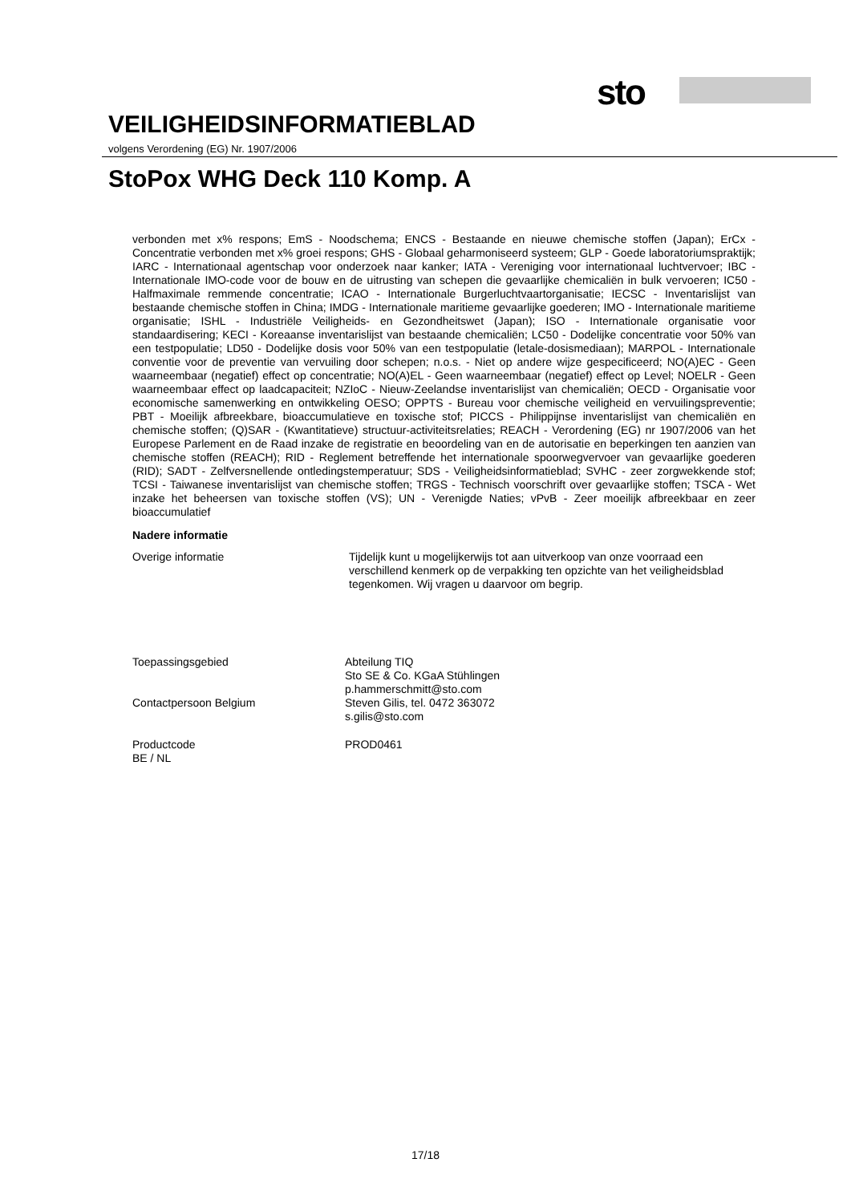sto
VEILIGHEIDSINFORMATIEBLAD
volgens Verordening (EG) Nr. 1907/2006
StoPox WHG Deck 110 Komp. A
verbonden met x% respons; EmS - Noodschema; ENCS - Bestaande en nieuwe chemische stoffen (Japan); ErCx - Concentratie verbonden met x% groei respons; GHS - Globaal geharmoniseerd systeem; GLP - Goede laboratoriumspraktijk; IARC - Internationaal agentschap voor onderzoek naar kanker; IATA - Vereniging voor internationaal luchtvervoer; IBC - Internationale IMO-code voor de bouw en de uitrusting van schepen die gevaarlijke chemicaliën in bulk vervoeren; IC50 - Halfmaximale remmende concentratie; ICAO - Internationale Burgerluchtvaartorganisatie; IECSC - Inventarislijst van bestaande chemische stoffen in China; IMDG - Internationale maritieme gevaarlijke goederen; IMO - Internationale maritieme organisatie; ISHL - Industriële Veiligheids- en Gezondheitswet (Japan); ISO - Internationale organisatie voor standaardisering; KECI - Koreaanse inventarislijst van bestaande chemicaliën; LC50 - Dodelijke concentratie voor 50% van een testpopulatie; LD50 - Dodelijke dosis voor 50% van een testpopulatie (letale-dosismediaan); MARPOL - Internationale conventie voor de preventie van vervuiling door schepen; n.o.s. - Niet op andere wijze gespecificeerd; NO(A)EC - Geen waarneembaar (negatief) effect op concentratie; NO(A)EL - Geen waarneembaar (negatief) effect op Level; NOELR - Geen waarneembaar effect op laadcapaciteit; NZIoC - Nieuw-Zeelandse inventarislijst van chemicaliën; OECD - Organisatie voor economische samenwerking en ontwikkeling OESO; OPPTS - Bureau voor chemische veiligheid en vervuilingspreventie; PBT - Moeilijk afbreekbare, bioaccumulatieve en toxische stof; PICCS - Philippijnse inventarislijst van chemicaliën en chemische stoffen; (Q)SAR - (Kwantitatieve) structuur-activiteitsrelaties; REACH - Verordening (EG) nr 1907/2006 van het Europese Parlement en de Raad inzake de registratie en beoordeling van en de autorisatie en beperkingen ten aanzien van chemische stoffen (REACH); RID - Reglement betreffende het internationale spoorwegvervoer van gevaarlijke goederen (RID); SADT - Zelfversnellende ontledingstemperatuur; SDS - Veiligheidsinformatieblad; SVHC - zeer zorgwekkende stof; TCSI - Taiwanese inventarislijst van chemische stoffen; TRGS - Technisch voorschrift over gevaarlijke stoffen; TSCA - Wet inzake het beheersen van toxische stoffen (VS); UN - Verenigde Naties; vPvB - Zeer moeilijk afbreekbaar en zeer bioaccumulatief
Nadere informatie
Overige informatie Tijdelijk kunt u mogelijkerwijs tot aan uitverkoop van onze voorraad een verschillend kenmerk op de verpakking ten opzichte van het veiligheidsblad tegenkomen. Wij vragen u daarvoor om begrip.
Toepassingsgebied Abteilung TIQ
Sto SE & Co. KGaA Stühlingen
p.hammerschmitt@sto.com
Contactpersoon Belgium Steven Gilis, tel. 0472 363072
s.gilis@sto.com
Productcode
BE / NL
PROD0461
17/18